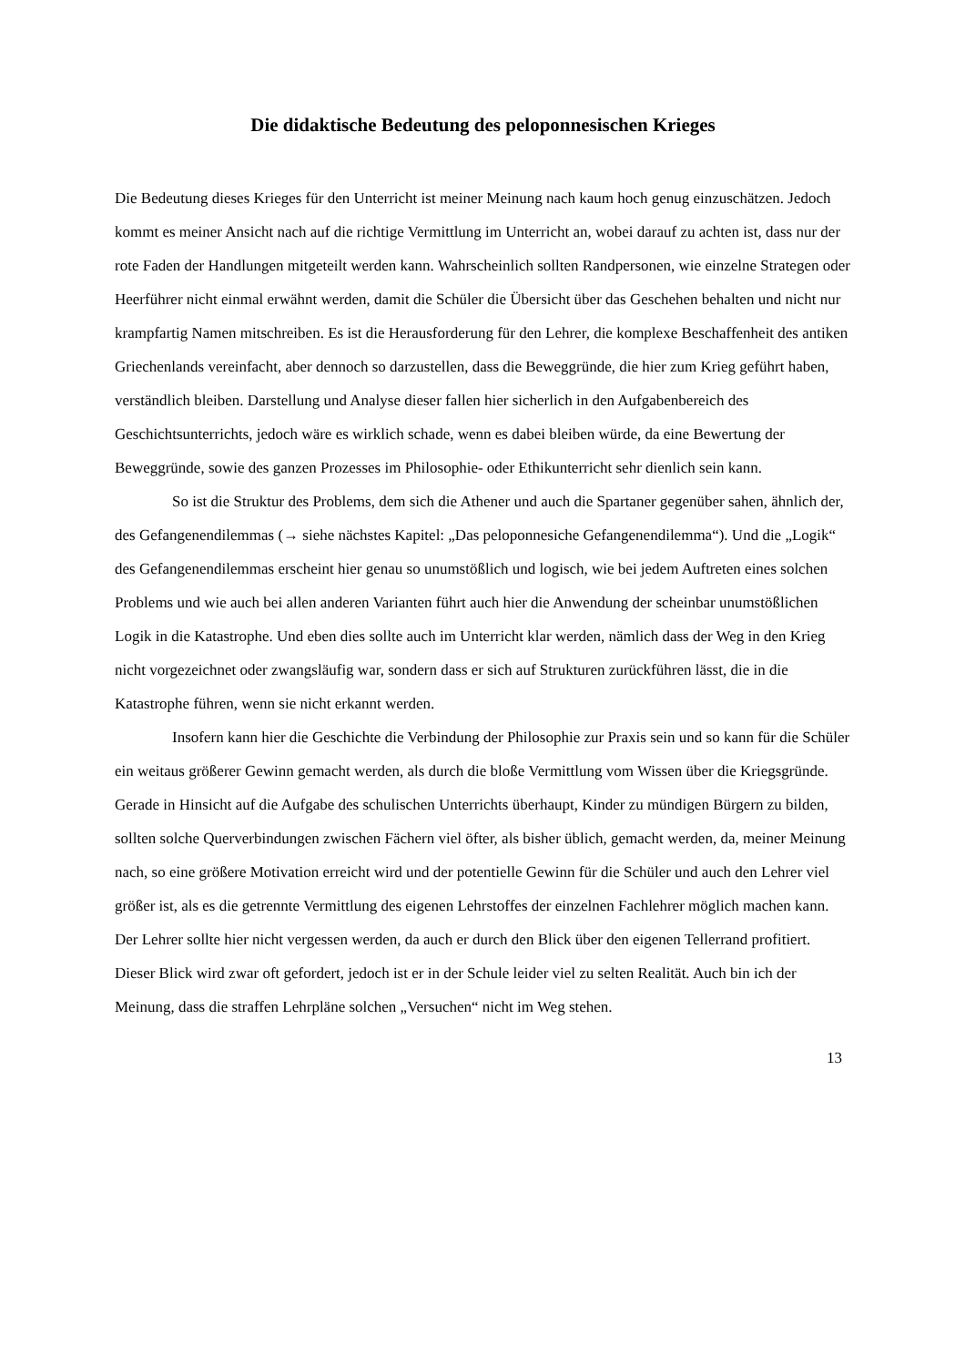Die didaktische Bedeutung des peloponnesischen Krieges
Die Bedeutung dieses Krieges für den Unterricht ist meiner Meinung nach kaum hoch genug einzuschätzen. Jedoch kommt es meiner Ansicht nach auf die richtige Vermittlung im Unterricht an, wobei darauf zu achten ist, dass nur der rote Faden der Handlungen mitgeteilt werden kann. Wahrscheinlich sollten Randpersonen, wie einzelne Strategen oder Heerführer nicht einmal erwähnt werden, damit die Schüler die Übersicht über das Geschehen behalten und nicht nur krampfartig Namen mitschreiben. Es ist die Herausforderung für den Lehrer, die komplexe Beschaffenheit des antiken Griechenlands vereinfacht, aber dennoch so darzustellen, dass die Beweggründe, die hier zum Krieg geführt haben, verständlich bleiben. Darstellung und Analyse dieser fallen hier sicherlich in den Aufgabenbereich des Geschichtsunterrichts, jedoch wäre es wirklich schade, wenn es dabei bleiben würde, da eine Bewertung der Beweggründe, sowie des ganzen Prozesses im Philosophie- oder Ethikunterricht sehr dienlich sein kann.
So ist die Struktur des Problems, dem sich die Athener und auch die Spartaner gegenüber sahen, ähnlich der, des Gefangenendilemmas (→ siehe nächstes Kapitel: „Das peloponnesiche Gefangenendilemma“). Und die „Logik“ des Gefangenendilemmas erscheint hier genau so unumstößlich und logisch, wie bei jedem Auftreten eines solchen Problems und wie auch bei allen anderen Varianten führt auch hier die Anwendung der scheinbar unumstößlichen Logik in die Katastrophe. Und eben dies sollte auch im Unterricht klar werden, nämlich dass der Weg in den Krieg nicht vorgezeichnet oder zwangsläufig war, sondern dass er sich auf Strukturen zurückführen lässt, die in die Katastrophe führen, wenn sie nicht erkannt werden.
Insofern kann hier die Geschichte die Verbindung der Philosophie zur Praxis sein und so kann für die Schüler ein weitaus größerer Gewinn gemacht werden, als durch die bloße Vermittlung vom Wissen über die Kriegsgründe. Gerade in Hinsicht auf die Aufgabe des schulischen Unterrichts überhaupt, Kinder zu mündigen Bürgern zu bilden, sollten solche Querverbindungen zwischen Fächern viel öfter, als bisher üblich, gemacht werden, da, meiner Meinung nach, so eine größere Motivation erreicht wird und der potentielle Gewinn für die Schüler und auch den Lehrer viel größer ist, als es die getrennte Vermittlung des eigenen Lehrstoffes der einzelnen Fachlehrer möglich machen kann. Der Lehrer sollte hier nicht vergessen werden, da auch er durch den Blick über den eigenen Tellerrand profitiert. Dieser Blick wird zwar oft gefordert, jedoch ist er in der Schule leider viel zu selten Realität. Auch bin ich der Meinung, dass die straffen Lehrpläne solchen „Versuchen“ nicht im Weg stehen.
13